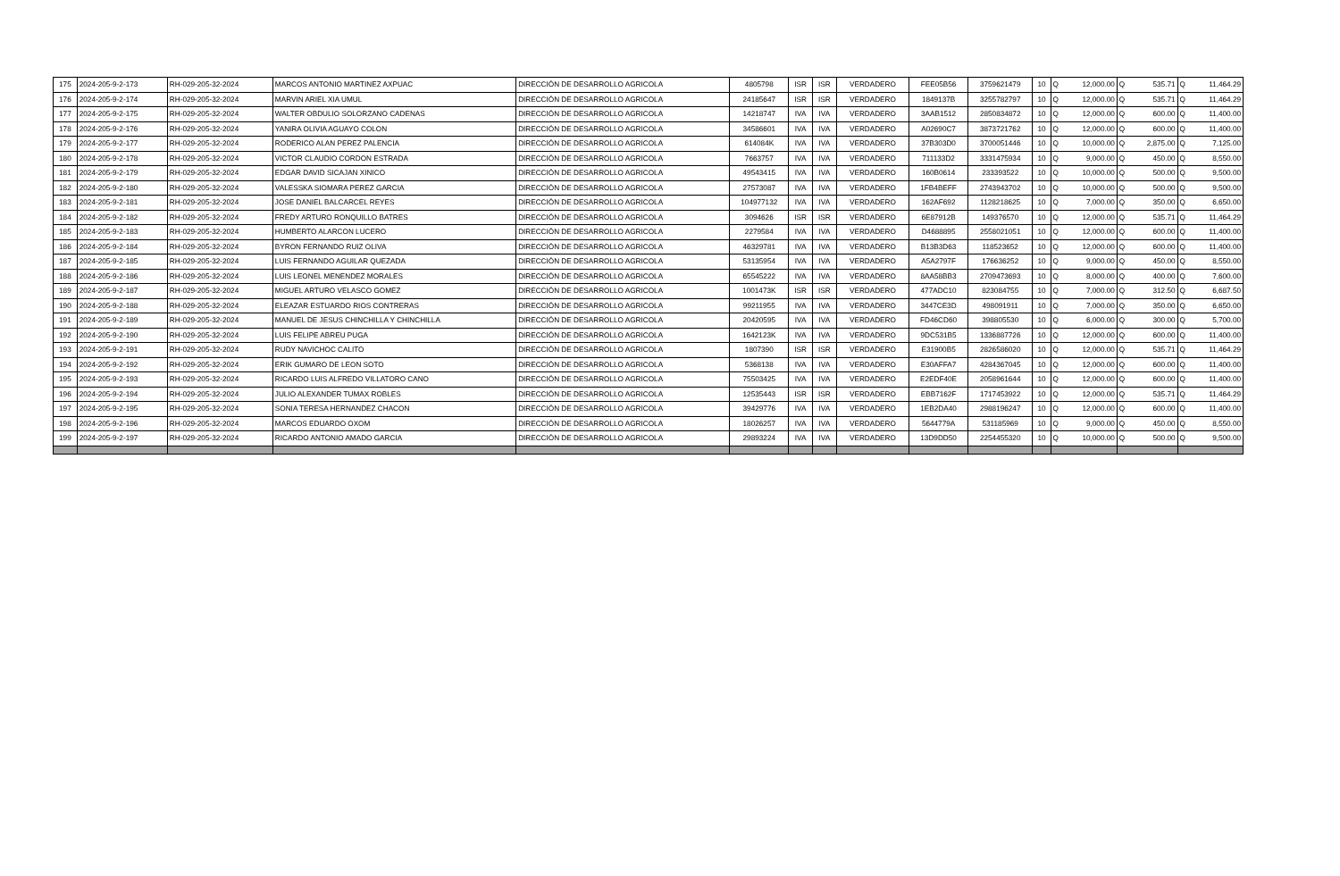| 175 | 2024-205-9-2-173 | RH-029-205-32-2024 | MARCOS ANTONIO MARTINEZ AXPUAC | DIRECCIÓN DE DESARROLLO AGRICOLA | 4805798 | ISR | ISR | VERDADERO | FEE05B56 | 3759621479 | 10 | Q | 12,000.00 | Q | 535.71 | Q | 11,464.29 |
| 176 | 2024-205-9-2-174 | RH-029-205-32-2024 | MARVIN ARIEL XIA UMUL | DIRECCIÓN DE DESARROLLO AGRICOLA | 24185647 | ISR | ISR | VERDADERO | 1849137B | 3255782797 | 10 | Q | 12,000.00 | Q | 535.71 | Q | 11,464.29 |
| 177 | 2024-205-9-2-175 | RH-029-205-32-2024 | WALTER OBDULIO SOLORZANO CADENAS | DIRECCIÓN DE DESARROLLO AGRICOLA | 14218747 | IVA | IVA | VERDADERO | 3AAB1512 | 2850834872 | 10 | Q | 12,000.00 | Q | 600.00 | Q | 11,400.00 |
| 178 | 2024-205-9-2-176 | RH-029-205-32-2024 | YANIRA OLIVIA AGUAYO COLON | DIRECCIÓN DE DESARROLLO AGRICOLA | 34586601 | IVA | IVA | VERDADERO | A02690C7 | 3873721762 | 10 | Q | 12,000.00 | Q | 600.00 | Q | 11,400.00 |
| 179 | 2024-205-9-2-177 | RH-029-205-32-2024 | RODERICO ALAN PEREZ PALENCIA | DIRECCIÓN DE DESARROLLO AGRICOLA | 614084K | IVA | IVA | VERDADERO | 37B303D0 | 3700051446 | 10 | Q | 10,000.00 | Q | 2,875.00 | Q | 7,125.00 |
| 180 | 2024-205-9-2-178 | RH-029-205-32-2024 | VICTOR CLAUDIO CORDON ESTRADA | DIRECCIÓN DE DESARROLLO AGRICOLA | 7663757 | IVA | IVA | VERDADERO | 711133D2 | 3331475934 | 10 | Q | 9,000.00 | Q | 450.00 | Q | 8,550.00 |
| 181 | 2024-205-9-2-179 | RH-029-205-32-2024 | EDGAR DAVID SICAJAN XINICO | DIRECCIÓN DE DESARROLLO AGRICOLA | 49543415 | IVA | IVA | VERDADERO | 160B0614 | 233393522 | 10 | Q | 10,000.00 | Q | 500.00 | Q | 9,500.00 |
| 182 | 2024-205-9-2-180 | RH-029-205-32-2024 | VALESSKA SIOMARA PEREZ GARCIA | DIRECCIÓN DE DESARROLLO AGRICOLA | 27573087 | IVA | IVA | VERDADERO | 1FB4BEFF | 2743943702 | 10 | Q | 10,000.00 | Q | 500.00 | Q | 9,500.00 |
| 183 | 2024-205-9-2-181 | RH-029-205-32-2024 | JOSE DANIEL BALCARCEL REYES | DIRECCIÓN DE DESARROLLO AGRICOLA | 104977132 | IVA | IVA | VERDADERO | 162AF692 | 1128218625 | 10 | Q | 7,000.00 | Q | 350.00 | Q | 6,650.00 |
| 184 | 2024-205-9-2-182 | RH-029-205-32-2024 | FREDY ARTURO RONQUILLO BATRES | DIRECCIÓN DE DESARROLLO AGRICOLA | 3094626 | ISR | ISR | VERDADERO | 6E87912B | 149376570 | 10 | Q | 12,000.00 | Q | 535.71 | Q | 11,464.29 |
| 185 | 2024-205-9-2-183 | RH-029-205-32-2024 | HUMBERTO ALARCON LUCERO | DIRECCIÓN DE DESARROLLO AGRICOLA | 2279584 | IVA | IVA | VERDADERO | D4688895 | 2558021051 | 10 | Q | 12,000.00 | Q | 600.00 | Q | 11,400.00 |
| 186 | 2024-205-9-2-184 | RH-029-205-32-2024 | BYRON FERNANDO RUIZ OLIVA | DIRECCIÓN DE DESARROLLO AGRICOLA | 46329781 | IVA | IVA | VERDADERO | B13B3D63 | 118523652 | 10 | Q | 12,000.00 | Q | 600.00 | Q | 11,400.00 |
| 187 | 2024-205-9-2-185 | RH-029-205-32-2024 | LUIS FERNANDO AGUILAR QUEZADA | DIRECCIÓN DE DESARROLLO AGRICOLA | 53135954 | IVA | IVA | VERDADERO | A5A2797F | 176636252 | 10 | Q | 9,000.00 | Q | 450.00 | Q | 8,550.00 |
| 188 | 2024-205-9-2-186 | RH-029-205-32-2024 | LUIS LEONEL MENENDEZ MORALES | DIRECCIÓN DE DESARROLLO AGRICOLA | 65545222 | IVA | IVA | VERDADERO | 8AA58BB3 | 2709473693 | 10 | Q | 8,000.00 | Q | 400.00 | Q | 7,600.00 |
| 189 | 2024-205-9-2-187 | RH-029-205-32-2024 | MIGUEL ARTURO VELASCO GOMEZ | DIRECCIÓN DE DESARROLLO AGRICOLA | 1001473K | ISR | ISR | VERDADERO | 477ADC10 | 823084755 | 10 | Q | 7,000.00 | Q | 312.50 | Q | 6,687.50 |
| 190 | 2024-205-9-2-188 | RH-029-205-32-2024 | ELEAZAR ESTUARDO RIOS CONTRERAS | DIRECCIÓN DE DESARROLLO AGRICOLA | 99211955 | IVA | IVA | VERDADERO | 3447CE3D | 498091911 | 10 | Q | 7,000.00 | Q | 350.00 | Q | 6,650.00 |
| 191 | 2024-205-9-2-189 | RH-029-205-32-2024 | MANUEL DE JESUS CHINCHILLA Y CHINCHILLA | DIRECCIÓN DE DESARROLLO AGRICOLA | 20420595 | IVA | IVA | VERDADERO | FD46CD60 | 398805530 | 10 | Q | 6,000.00 | Q | 300.00 | Q | 5,700.00 |
| 192 | 2024-205-9-2-190 | RH-029-205-32-2024 | LUIS FELIPE ABREU PUGA | DIRECCIÓN DE DESARROLLO AGRICOLA | 1642123K | IVA | IVA | VERDADERO | 9DC531B5 | 1336887726 | 10 | Q | 12,000.00 | Q | 600.00 | Q | 11,400.00 |
| 193 | 2024-205-9-2-191 | RH-029-205-32-2024 | RUDY NAVICHOC CALITO | DIRECCIÓN DE DESARROLLO AGRICOLA | 1807390 | ISR | ISR | VERDADERO | E31900B5 | 2826586020 | 10 | Q | 12,000.00 | Q | 535.71 | Q | 11,464.29 |
| 194 | 2024-205-9-2-192 | RH-029-205-32-2024 | ERIK GUMARO DE LEON SOTO | DIRECCIÓN DE DESARROLLO AGRICOLA | 5368138 | IVA | IVA | VERDADERO | E30AFFA7 | 4284367045 | 10 | Q | 12,000.00 | Q | 600.00 | Q | 11,400.00 |
| 195 | 2024-205-9-2-193 | RH-029-205-32-2024 | RICARDO LUIS ALFREDO VILLATORO CANO | DIRECCIÓN DE DESARROLLO AGRICOLA | 75503425 | IVA | IVA | VERDADERO | E2EDF40E | 2058961644 | 10 | Q | 12,000.00 | Q | 600.00 | Q | 11,400.00 |
| 196 | 2024-205-9-2-194 | RH-029-205-32-2024 | JULIO ALEXANDER TUMAX ROBLES | DIRECCIÓN DE DESARROLLO AGRICOLA | 12535443 | ISR | ISR | VERDADERO | EBB7162F | 1717453922 | 10 | Q | 12,000.00 | Q | 535.71 | Q | 11,464.29 |
| 197 | 2024-205-9-2-195 | RH-029-205-32-2024 | SONIA TERESA HERNANDEZ CHACON | DIRECCIÓN DE DESARROLLO AGRICOLA | 39429776 | IVA | IVA | VERDADERO | 1EB2DA40 | 2988196247 | 10 | Q | 12,000.00 | Q | 600.00 | Q | 11,400.00 |
| 198 | 2024-205-9-2-196 | RH-029-205-32-2024 | MARCOS EDUARDO OXOM | DIRECCIÓN DE DESARROLLO AGRICOLA | 18026257 | IVA | IVA | VERDADERO | 5644779A | 531185969 | 10 | Q | 9,000.00 | Q | 450.00 | Q | 8,550.00 |
| 199 | 2024-205-9-2-197 | RH-029-205-32-2024 | RICARDO ANTONIO AMADO GARCIA | DIRECCIÓN DE DESARROLLO AGRICOLA | 29893224 | IVA | IVA | VERDADERO | 13D9DD50 | 2254455320 | 10 | Q | 10,000.00 | Q | 500.00 | Q | 9,500.00 |